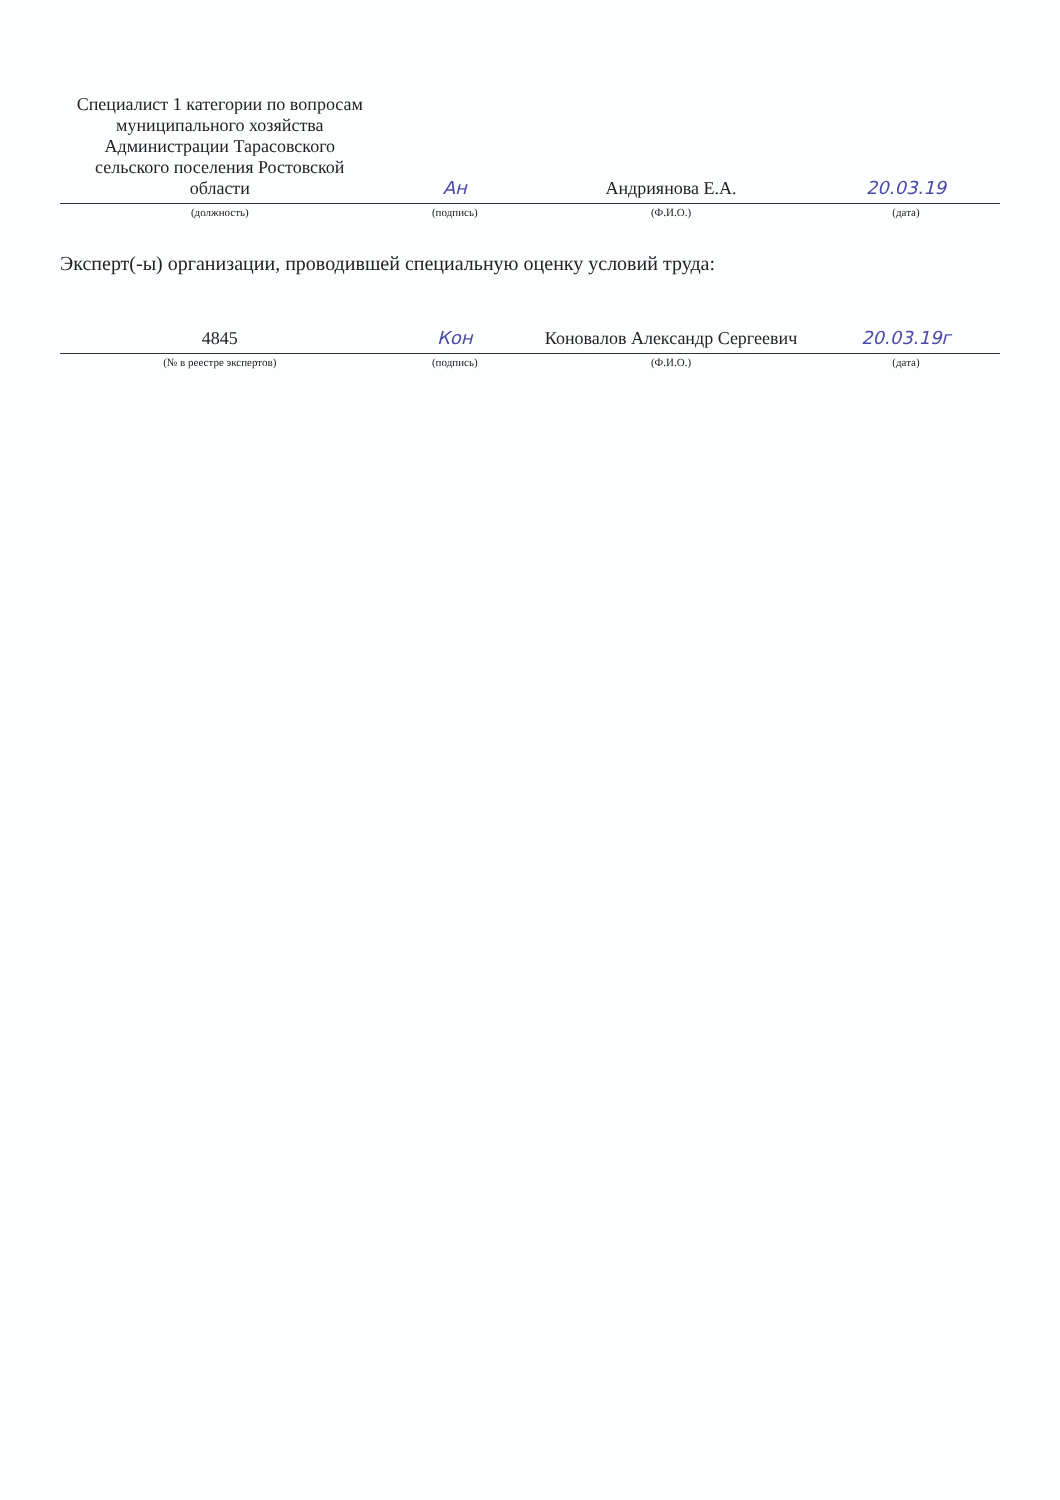| Специалист 1 категории по вопросам муниципального хозяйства Администрации Тарасовского сельского поселения Ростовской области | Ан | Андриянова Е.А. | 20.03.19 |
| (должность) | (подпись) | (Ф.И.О.) | (дата) |
Эксперт(-ы) организации, проводившей специальную оценку условий труда:
| 4845 | Кон | Коновалов Александр Сергеевич | 20.03.19г |
| (№ в реестре экспертов) | (подпись) | (Ф.И.О.) | (дата) |